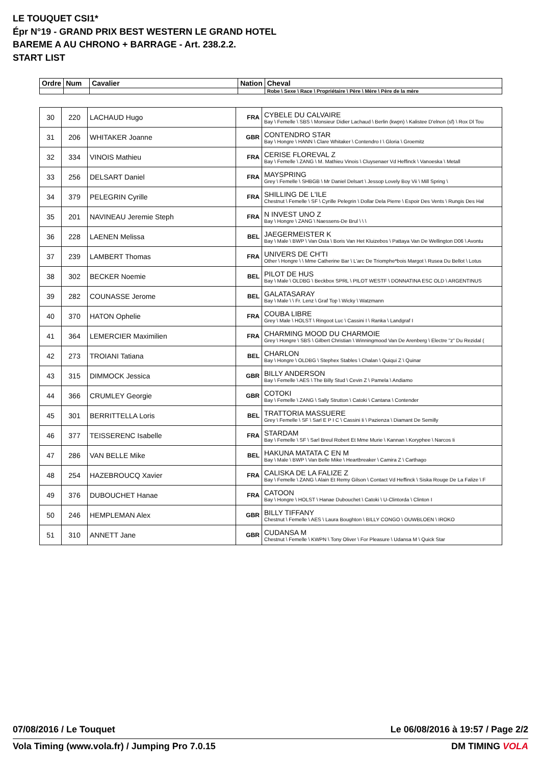LE TOUQUET CSI1*
Épr N°19 - GRAND PRIX BEST WESTERN LE GRAND HOTEL
BAREME A AU CHRONO + BARRAGE - Art. 238.2.2.
START LIST
| Ordre | Num | Cavalier | Nation | Cheval |
| --- | --- | --- | --- | --- |
| | | | | Robe \ Sexe \ Race \ Propriétaire \ Père \ Mère \ Père de la mère |
| 30 | 220 | LACHAUD Hugo | FRA | CYBELE DU CALVAIRE Bay \ Femelle \ SBS \ Monsieur Didier Lachaud \ Berlin (kwpn) \ Kalistee D'elnon (sf) \ Rox Dl Tou |
| 31 | 206 | WHITAKER Joanne | GBR | CONTENDRO STAR Bay \ Hongre \ HANN \ Clare Whitaker \ Contendro I \ Gloria \ Groemitz |
| 32 | 334 | VINOIS Mathieu | FRA | CERISE FLOREVAL Z Bay \ Femelle \ ZANG \ M. Mathieu Vinois \ Cluysenaer Vd Heffinck \ Vanoeska \ Metall |
| 33 | 256 | DELSART Daniel | FRA | MAYSPRING Grey \ Femelle \ SHBGB \ Mr Daniel Delsart \ Jessop Lovely Boy Vii \ Mill Spring \ |
| 34 | 379 | PELEGRIN Cyrille | FRA | SHILLING DE L'ILE Chestnut \ Femelle \ SF \ Cyrille Pelegrin \ Dollar Dela Pierre \ Espoir Des Vents \ Rungis Des Hal |
| 35 | 201 | NAVINEAU Jeremie Steph | FRA | N INVEST UNO Z Bay \ Hongre \ ZANG \ Naessens-De Brul \ \ \ |
| 36 | 228 | LAENEN Melissa | BEL | JAEGERMEISTER K Bay \ Male \ BWP \ Van Osta \ Boris Van Het Kluizebos \ Pattaya Van De Wellington D06 \ Avontu |
| 37 | 239 | LAMBERT Thomas | FRA | UNIVERS DE CH'TI Other \ Hongre \ \ Mme Catherine Bar \ L'arc De Triomphe*bois Margot \ Rusea Du Bellot \ Lotus |
| 38 | 302 | BECKER Noemie | BEL | PILOT DE HUS Bay \ Male \ OLDBG \ Beckbox SPRL \ PILOT WESTF \ DONNATINA ESC OLD \ ARGENTINUS |
| 39 | 282 | COUNASSE Jerome | BEL | GALATASARAY Bay \ Male \ \ Fr. Lenz \ Graf Top \ Wicky \ Watzmann |
| 40 | 370 | HATON Ophelie | FRA | COUBA LIBRE Grey \ Male \ HOLST \ Ringoot Luc \ Cassini I \ Ranka \ Landgraf I |
| 41 | 364 | LEMERCIER Maximilien | FRA | CHARMING MOOD DU CHARMOIE Grey \ Hongre \ SBS \ Gilbert Christian \ Winningmood Van De Arenberg \ Electre "z" Du Rezidal ( |
| 42 | 273 | TROIANI Tatiana | BEL | CHARLON Bay \ Hongre \ OLDBG \ Stephex Stables \ Chalan \ Quiqui Z \ Quinar |
| 43 | 315 | DIMMOCK Jessica | GBR | BILLY ANDERSON Bay \ Femelle \ AES \ The Billy Stud \ Cevin Z \ Pamela \ Andiamo |
| 44 | 366 | CRUMLEY Georgie | GBR | COTOKI Bay \ Femelle \ ZANG \ Sally Strutton \ Catoki \ Cantana \ Contender |
| 45 | 301 | BERRITTELLA Loris | BEL | TRATTORIA MASSUERE Grey \ Femelle \ SF \ Sarl E P I C \ Cassini Ii \ Pazienza \ Diamant De Semilly |
| 46 | 377 | TEISSERENC Isabelle | FRA | STARDAM Bay \ Femelle \ SF \ Sarl Breul Robert Et Mme Murie \ Kannan \ Koryphee \ Narcos Ii |
| 47 | 286 | VAN BELLE Mike | BEL | HAKUNA MATATA C EN M Bay \ Male \ BWP \ Van Belle Mike \ Heartbreaker \ Camira Z \ Carthago |
| 48 | 254 | HAZEBROUCQ Xavier | FRA | CALISKA DE LA FALIZE Z Bay \ Femelle \ ZANG \ Alain Et Remy Gilson \ Contact Vd Heffinck \ Siska Rouge De La Falize \ F |
| 49 | 376 | DUBOUCHET Hanae | FRA | CATOON Bay \ Hongre \ HOLST \ Hanae Dubouchet \ Catoki \ U-Clintorda \ Clinton I |
| 50 | 246 | HEMPLEMAN Alex | GBR | BILLY TIFFANY Chestnut \ Femelle \ AES \ Laura Boughton \ BILLY CONGO \ OUWBLOEN \ IROKO |
| 51 | 310 | ANNETT Jane | GBR | CUDANSA M Chestnut \ Femelle \ KWPN \ Tony Oliver \ For Pleasure \ Udansa M \ Quick Star |
07/08/2016 / Le Touquet Le 06/08/2016 à 19:57 / Page 2/2
Vola Timing (www.vola.fr) / Jumping Pro 7.0.15 DM TIMING VOLA